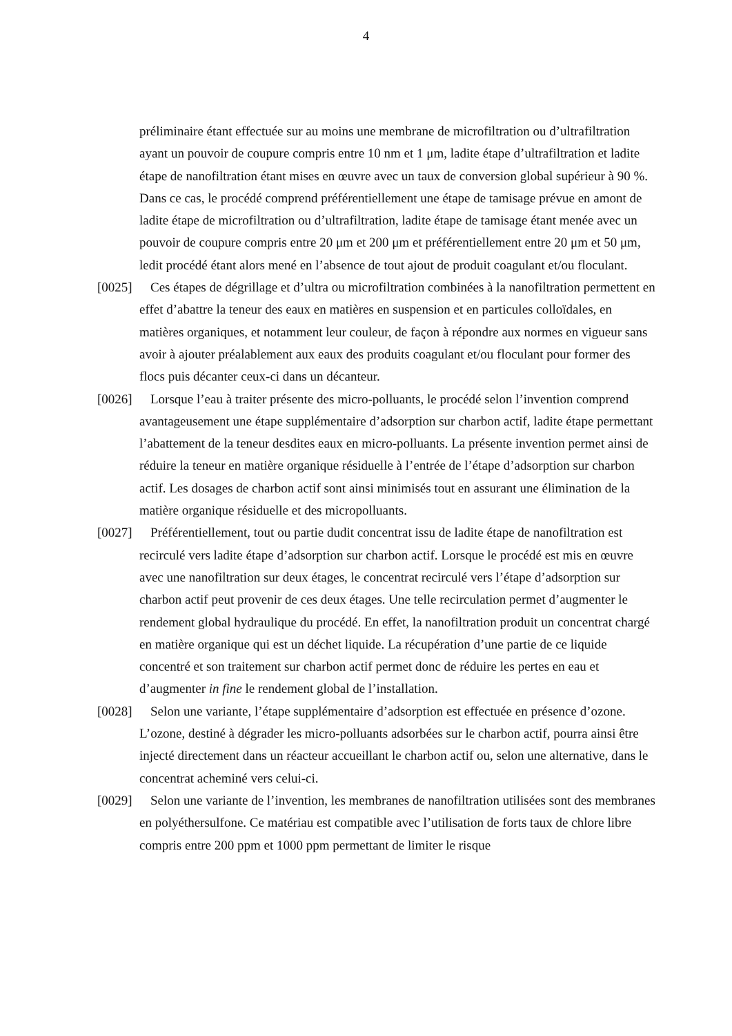4
préliminaire étant effectuée sur au moins une membrane de microfiltration ou d’ultrafiltration ayant un pouvoir de coupure compris entre 10 nm et 1 μm, ladite étape d’ultrafiltration et ladite étape de nanofiltration étant mises en œuvre avec un taux de conversion global supérieur à 90 %. Dans ce cas, le procédé comprend préférentiellement une étape de tamisage prévue en amont de ladite étape de microfiltration ou d’ultrafiltration, ladite étape de tamisage étant menée avec un pouvoir de coupure compris entre 20 μm et 200 μm et préférentiellement entre 20 μm et 50 μm, ledit procédé étant alors mené en l’absence de tout ajout de produit coagulant et/ou floculant.
[0025] Ces étapes de dégrillage et d’ultra ou microfiltration combinées à la nanofiltration permettent en effet d’abattre la teneur des eaux en matières en suspension et en particules colloïdales, en matières organiques, et notamment leur couleur, de façon à répondre aux normes en vigueur sans avoir à ajouter préalablement aux eaux des produits coagulant et/ou floculant pour former des flocs puis décanter ceux-ci dans un décanteur.
[0026] Lorsque l’eau à traiter présente des micro-polluants, le procédé selon l’invention comprend avantageusement une étape supplémentaire d’adsorption sur charbon actif, ladite étape permettant l’abattement de la teneur desdites eaux en micro-polluants. La présente invention permet ainsi de réduire la teneur en matière organique résiduelle à l’entrée de l’étape d’adsorption sur charbon actif. Les dosages de charbon actif sont ainsi minimisés tout en assurant une élimination de la matière organique résiduelle et des micropolluants.
[0027] Préférentiellement, tout ou partie dudit concentrat issu de ladite étape de nanofiltration est recirculé vers ladite étape d’adsorption sur charbon actif. Lorsque le procédé est mis en œuvre avec une nanofiltration sur deux étages, le concentrat recirculé vers l’étape d’adsorption sur charbon actif peut provenir de ces deux étages. Une telle recirculation permet d’augmenter le rendement global hydraulique du procédé. En effet, la nanofiltration produit un concentrat chargé en matière organique qui est un déchet liquide. La récupération d’une partie de ce liquide concentré et son traitement sur charbon actif permet donc de réduire les pertes en eau et d’augmenter in fine le rendement global de l’installation.
[0028] Selon une variante, l’étape supplémentaire d’adsorption est effectuée en présence d’ozone. L’ozone, destiné à dégrader les micro-polluants adsorbées sur le charbon actif, pourra ainsi être injecté directement dans un réacteur accueillant le charbon actif ou, selon une alternative, dans le concentrat acheminé vers celui-ci.
[0029] Selon une variante de l’invention, les membranes de nanofiltration utilisées sont des membranes en polyéthersulfone. Ce matériau est compatible avec l’utilisation de forts taux de chlore libre compris entre 200 ppm et 1000 ppm permettant de limiter le risque